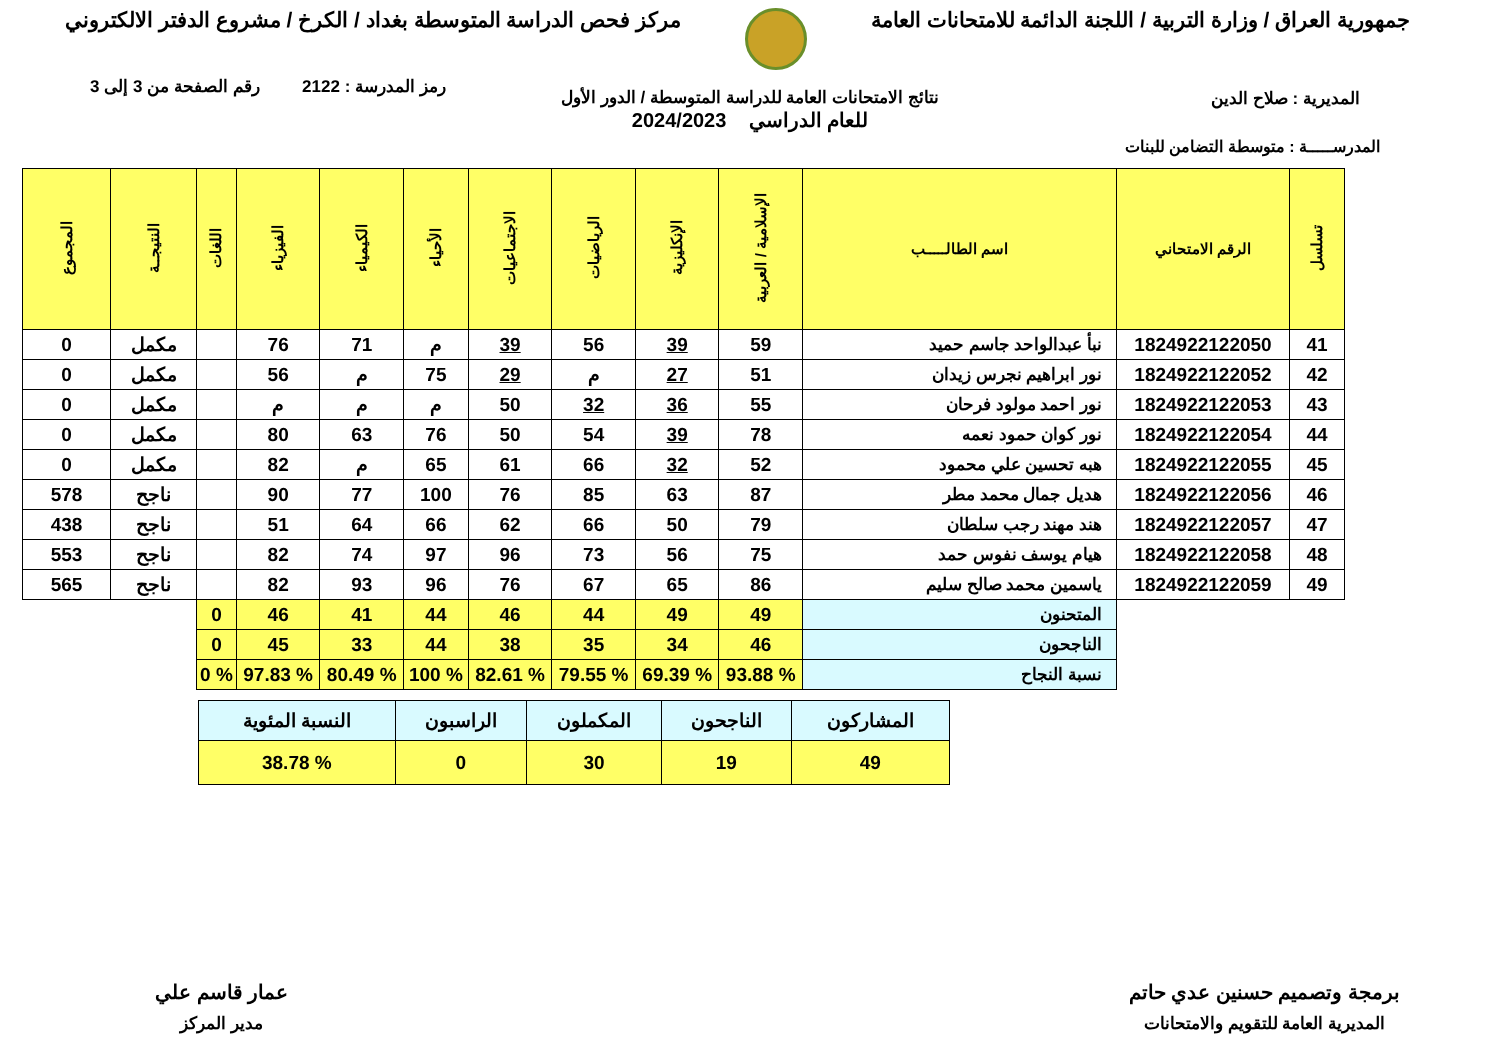جمهورية العراق / وزارة التربية / اللجنة الدائمة للامتحانات العامة
مركز فحص الدراسة المتوسطة بغداد / الكرخ / مشروع الدفتر الالكتروني
رمز المدرسة : 2122 رقم الصفحة من 3 إلى 3
نتائج الامتحانات العامة للدراسة المتوسطة / الدور الأول
للعام الدراسي 2024/2023
المديرية : صلاح الدين
المدرســـــة : متوسطة التضامن للبنات
| تسلسل | الرقم الامتحاني | اسم الطالـــــب | الإسلامية / العربية | الإنكليزية | الرياضيات | الاجتماعيات | الأحياء | الكيمياء | الفيزياء | اللغات | النتيجــة | المجموع |
| --- | --- | --- | --- | --- | --- | --- | --- | --- | --- | --- | --- | --- |
| 41 | 1824922122050 | نبأ عبدالواحد جاسم حميد | 59 | 39 | 56 | 39 | م | 71 | 76 | | مكمل | 0 |
| 42 | 1824922122052 | نور ابراهيم نجرس زيدان | 51 | 27 | م | 29 | 75 | م | 56 | | مكمل | 0 |
| 43 | 1824922122053 | نور احمد مولود فرحان | 55 | 36 | 32 | 50 | م | م | م | | مكمل | 0 |
| 44 | 1824922122054 | نور كوان حمود نعمه | 78 | 39 | 54 | 50 | 76 | 63 | 80 | | مكمل | 0 |
| 45 | 1824922122055 | هبه تحسين علي محمود | 52 | 32 | 66 | 61 | 65 | م | 82 | | مكمل | 0 |
| 46 | 1824922122056 | هديل جمال محمد مطر | 87 | 63 | 85 | 76 | 100 | 77 | 90 | | ناجح | 578 |
| 47 | 1824922122057 | هند مهند رجب سلطان | 79 | 50 | 66 | 62 | 66 | 64 | 51 | | ناجح | 438 |
| 48 | 1824922122058 | هيام يوسف نفوس حمد | 75 | 56 | 73 | 96 | 97 | 74 | 82 | | ناجح | 553 |
| 49 | 1824922122059 | ياسمين محمد صالح سليم | 86 | 65 | 67 | 76 | 96 | 93 | 82 | | ناجح | 565 |
| | | المتحنون | 49 | 49 | 44 | 46 | 44 | 41 | 46 | 0 | | |
| | | الناجحون | 46 | 34 | 35 | 38 | 44 | 33 | 45 | 0 | | |
| | | نسبة النجاح | % 93.88 | % 69.39 | % 79.55 | % 82.61 | % 100 | % 80.49 | % 97.83 | % 0 | | |
| المشاركون | الناجحون | المكملون | الراسبون | النسبة المئوية |
| 49 | 19 | 30 | 0 | % 38.78 |
برمجة وتصميم حسنين عدي حاتم
المديرية العامة للتقويم والامتحانات
عمار قاسم علي
مدير المركز